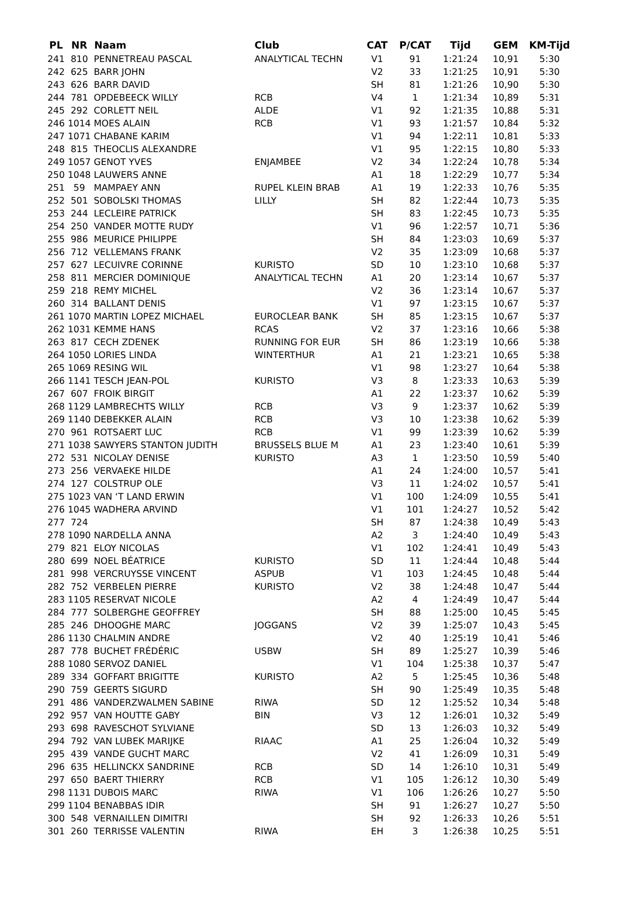| PL | NR | Naam | Club | CAT | P/CAT | Tijd | GEM | KM-Tijd |
| --- | --- | --- | --- | --- | --- | --- | --- | --- |
| 241 | 810 | PENNETREAU PASCAL | ANALYTICAL TECHN | V1 | 91 | 1:21:24 | 10,91 | 5:30 |
| 242 | 625 | BARR JOHN | | V2 | 33 | 1:21:25 | 10,91 | 5:30 |
| 243 | 626 | BARR DAVID | | SH | 81 | 1:21:26 | 10,90 | 5:30 |
| 244 | 781 | OPDEBEECK WILLY | RCB | V4 | 1 | 1:21:34 | 10,89 | 5:31 |
| 245 | 292 | CORLETT NEIL | ALDE | V1 | 92 | 1:21:35 | 10,88 | 5:31 |
| 246 | 1014 | MOES ALAIN | RCB | V1 | 93 | 1:21:57 | 10,84 | 5:32 |
| 247 | 1071 | CHABANE KARIM | | V1 | 94 | 1:22:11 | 10,81 | 5:33 |
| 248 | 815 | THEOCLIS ALEXANDRE | | V1 | 95 | 1:22:15 | 10,80 | 5:33 |
| 249 | 1057 | GENOT YVES | ENJAMBEE | V2 | 34 | 1:22:24 | 10,78 | 5:34 |
| 250 | 1048 | LAUWERS ANNE | | A1 | 18 | 1:22:29 | 10,77 | 5:34 |
| 251 | 59 | MAMPAEY ANN | RUPEL KLEIN BRAB | A1 | 19 | 1:22:33 | 10,76 | 5:35 |
| 252 | 501 | SOBOLSKI THOMAS | LILLY | SH | 82 | 1:22:44 | 10,73 | 5:35 |
| 253 | 244 | LECLEIRE PATRICK | | SH | 83 | 1:22:45 | 10,73 | 5:35 |
| 254 | 250 | VANDER MOTTE RUDY | | V1 | 96 | 1:22:57 | 10,71 | 5:36 |
| 255 | 986 | MEURICE PHILIPPE | | SH | 84 | 1:23:03 | 10,69 | 5:37 |
| 256 | 712 | VELLEMANS FRANK | | V2 | 35 | 1:23:09 | 10,68 | 5:37 |
| 257 | 627 | LECUIVRE CORINNE | KURISTO | SD | 10 | 1:23:10 | 10,68 | 5:37 |
| 258 | 811 | MERCIER DOMINIQUE | ANALYTICAL TECHN | A1 | 20 | 1:23:14 | 10,67 | 5:37 |
| 259 | 218 | REMY MICHEL | | V2 | 36 | 1:23:14 | 10,67 | 5:37 |
| 260 | 314 | BALLANT DENIS | | V1 | 97 | 1:23:15 | 10,67 | 5:37 |
| 261 | 1070 | MARTIN LOPEZ MICHAEL | EUROCLEAR BANK | SH | 85 | 1:23:15 | 10,67 | 5:37 |
| 262 | 1031 | KEMME HANS | RCAS | V2 | 37 | 1:23:16 | 10,66 | 5:38 |
| 263 | 817 | CECH ZDENEK | RUNNING FOR EUR | SH | 86 | 1:23:19 | 10,66 | 5:38 |
| 264 | 1050 | LORIES LINDA | WINTERTHUR | A1 | 21 | 1:23:21 | 10,65 | 5:38 |
| 265 | 1069 | RESING WIL | | V1 | 98 | 1:23:27 | 10,64 | 5:38 |
| 266 | 1141 | TESCH JEAN-POL | KURISTO | V3 | 8 | 1:23:33 | 10,63 | 5:39 |
| 267 | 607 | FROIK BIRGIT | | A1 | 22 | 1:23:37 | 10,62 | 5:39 |
| 268 | 1129 | LAMBRECHTS WILLY | RCB | V3 | 9 | 1:23:37 | 10,62 | 5:39 |
| 269 | 1140 | DEBEKKER ALAIN | RCB | V3 | 10 | 1:23:38 | 10,62 | 5:39 |
| 270 | 961 | ROTSAERT LUC | RCB | V1 | 99 | 1:23:39 | 10,62 | 5:39 |
| 271 | 1038 | SAWYERS STANTON JUDITH | BRUSSELS BLUE M | A1 | 23 | 1:23:40 | 10,61 | 5:39 |
| 272 | 531 | NICOLAY DENISE | KURISTO | A3 | 1 | 1:23:50 | 10,59 | 5:40 |
| 273 | 256 | VERVAEKE HILDE | | A1 | 24 | 1:24:00 | 10,57 | 5:41 |
| 274 | 127 | COLSTRUP OLE | | V3 | 11 | 1:24:02 | 10,57 | 5:41 |
| 275 | 1023 | VAN ‘T LAND ERWIN | | V1 | 100 | 1:24:09 | 10,55 | 5:41 |
| 276 | 1045 | WADHERA ARVIND | | V1 | 101 | 1:24:27 | 10,52 | 5:42 |
| 277 | 724 | | | SH | 87 | 1:24:38 | 10,49 | 5:43 |
| 278 | 1090 | NARDELLA ANNA | | A2 | 3 | 1:24:40 | 10,49 | 5:43 |
| 279 | 821 | ELOY NICOLAS | | V1 | 102 | 1:24:41 | 10,49 | 5:43 |
| 280 | 699 | NOEL BÉATRICE | KURISTO | SD | 11 | 1:24:44 | 10,48 | 5:44 |
| 281 | 998 | VERCRUYSSE VINCENT | ASPUB | V1 | 103 | 1:24:45 | 10,48 | 5:44 |
| 282 | 752 | VERBELEN PIERRE | KURISTO | V2 | 38 | 1:24:48 | 10,47 | 5:44 |
| 283 | 1105 | RESERVAT NICOLE | | A2 | 4 | 1:24:49 | 10,47 | 5:44 |
| 284 | 777 | SOLBERGHE GEOFFREY | | SH | 88 | 1:25:00 | 10,45 | 5:45 |
| 285 | 246 | DHOOGHE MARC | JOGGANS | V2 | 39 | 1:25:07 | 10,43 | 5:45 |
| 286 | 1130 | CHALMIN ANDRE | | V2 | 40 | 1:25:19 | 10,41 | 5:46 |
| 287 | 778 | BUCHET FRÉDÉRIC | USBW | SH | 89 | 1:25:27 | 10,39 | 5:46 |
| 288 | 1080 | SERVOZ DANIEL | | V1 | 104 | 1:25:38 | 10,37 | 5:47 |
| 289 | 334 | GOFFART BRIGITTE | KURISTO | A2 | 5 | 1:25:45 | 10,36 | 5:48 |
| 290 | 759 | GEERTS SIGURD | | SH | 90 | 1:25:49 | 10,35 | 5:48 |
| 291 | 486 | VANDERZWALMEN SABINE | RIWA | SD | 12 | 1:25:52 | 10,34 | 5:48 |
| 292 | 957 | VAN HOUTTE GABY | BIN | V3 | 12 | 1:26:01 | 10,32 | 5:49 |
| 293 | 698 | RAVESCHOT SYLVIANE | | SD | 13 | 1:26:03 | 10,32 | 5:49 |
| 294 | 792 | VAN LUBEK MARIJKE | RIAAC | A1 | 25 | 1:26:04 | 10,32 | 5:49 |
| 295 | 439 | VANDE GUCHT MARC | | V2 | 41 | 1:26:09 | 10,31 | 5:49 |
| 296 | 635 | HELLINCKX SANDRINE | RCB | SD | 14 | 1:26:10 | 10,31 | 5:49 |
| 297 | 650 | BAERT THIERRY | RCB | V1 | 105 | 1:26:12 | 10,30 | 5:49 |
| 298 | 1131 | DUBOIS MARC | RIWA | V1 | 106 | 1:26:26 | 10,27 | 5:50 |
| 299 | 1104 | BENABBAS IDIR | | SH | 91 | 1:26:27 | 10,27 | 5:50 |
| 300 | 548 | VERNAILLEN DIMITRI | | SH | 92 | 1:26:33 | 10,26 | 5:51 |
| 301 | 260 | TERRISSE VALENTIN | RIWA | EH | 3 | 1:26:38 | 10,25 | 5:51 |